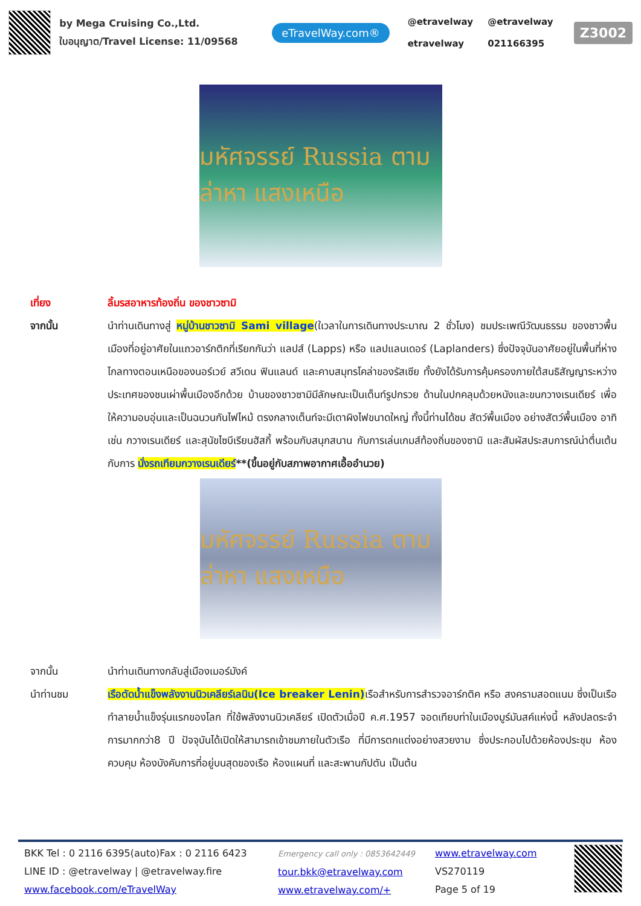by Mega Cruising Co.,Ltd.
ใบอนุญาต/Travel License: 11/09568
eTravelWay.com®
@etravelway @etravelway etravelway 021166395
Z3002
มหัศจรรย์ Russia ตามล่าหา แสงเหนือ
เที่ยง ลิ้มรสอาหารท้องถิ่น ของชาวซามิ
จากนั้น นำท่านเดินทางสู่ หมู่บ้านชาวซามิ Sami village(ใเวลาในการเดินทางประมาณ 2 ชั่วโมง) ชมประเพณีวัฒนธรรม ของชาวพื้นเมืองที่อยู่อาศัยในแถวอาร์กติกที่เรียกกันว่า แลปส์ (Lapps) หรือ แลปแลนเดอร์ (Laplanders) ซึ่งปัจจุบันอาศัยอยู่ในพื้นที่ห่างไกลทางตอนเหนือของนอร์เวย์ สวีเดน ฟินแลนด์ และคาบสมุทรโคล่าของรัสเซีย ทั้งยังได้รับการคุ้มครองภายใต้สนธิสัญญาระหว่างประเทศของชนเผ่าพื้นเมืองอีกด้วย บ้านของชาวซามิมีลักษณะเป็นเต็นท์รูปกรวย ด้านในปกคลุมด้วยหนังและขนกวางเรนเดียร์ เพื่อให้ความอบอุ่นและเป็นฉนวนกันไฟไหม้ ตรงกลางเต็นท์จะมีเตาผิงไฟขนาดใหญ่ ทั้งนี้ท่านได้ชม สัตว์พื้นเมือง อย่างสัตว์พื้นเมือง อาทิเช่น กวางเรนเดียร์ และสุนัขไซบีเรียนฮัสกี้ พร้อมกับสนุกสนาน กับการเล่นเกมส์ท้องถิ่นของซามิ และสัมผัสประสบการณ์น่าตื่นเต้นกับการ นั่งรถเทียมกวางเรนเดียร์**(ขึ้นอยู่กับสภาพอากาศเอื้ออำนวย)
มหัศจรรย์ Russia ตามล่าหา แสงเหนือ
จากนั้น นำท่านเดินทางกลับสู่เมืองเมอร์มังค์
นำท่านชม เรือตัดน้ำแข็งพลังงานนิวเคลียร์เลนิน(Ice breaker Lenin) เรือสำหรับการสำรวจอาร์กติค หรือ สงครามสอดแนม ซึ่งเป็นเรือทำลายน้ำแข็งรุ่นแรกของโลก ที่ใช้พลังงานนิวเคลียร์ เปิดตัวเมื่อปี ค.ศ.1957 จอดเทียบท่าในเมืองมูร์มันสค์แห่งนี้ หลังปลดระจำการมากกว่า8 ปี ปัจจุบันได้เปิดให้สามารถเข้าชมภายในตัวเรือ ที่มีการตกแต่งอย่างสวยงาม ซึ่งประกอบไปด้วยห้องประชุม ห้องควบคุม ห้องบังคับการที่อยู่บนสุดของเรือ ห้องแผนที่ และสะพานกัปตัน เป็นต้น
BKK Tel : 0 2116 6395(auto)Fax : 0 2116 6423
LINE ID : @etravelway | @etravelway.fire
www.facebook.com/eTravelWay
Emergency call only : 0853642449
tour.bkk@etravelway.com
www.etravelway.com/+
www.etravelway.com
VS270119
Page 5 of 19